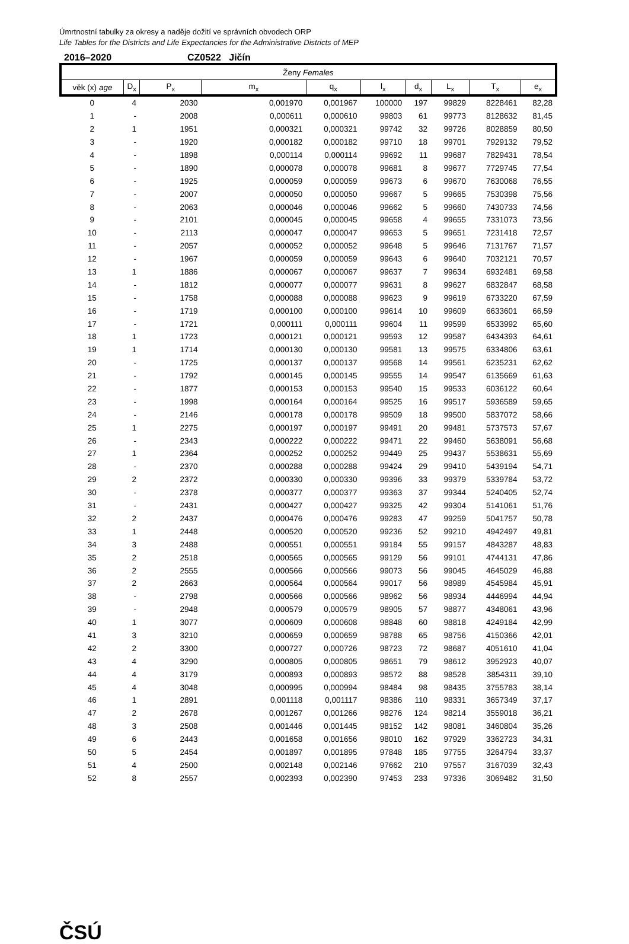Úmrtnostní tabulky za okresy a naděje dožití ve správních obvodech ORP
Life Tables for the Districts and Life Expectancies for the Administrative Districts of MEP
| 2016–2020 | | CZ0522 Jičín | | | | | | | |
| Ženy Females | | | | | | | | | |
| věk (x) age | D<sub>x</sub> | P<sub>x</sub> | m<sub>x</sub> | q<sub>x</sub> | l<sub>x</sub> | d<sub>x</sub> | L<sub>x</sub> | T<sub>x</sub> | e<sub>x</sub> |
| 0 | 4 | 2030 | 0,001970 | 0,001967 | 100000 | 197 | 99829 | 8228461 | 82,28 |
| 1 | - | 2008 | 0,000611 | 0,000610 | 99803 | 61 | 99773 | 8128632 | 81,45 |
| 2 | 1 | 1951 | 0,000321 | 0,000321 | 99742 | 32 | 99726 | 8028859 | 80,50 |
| 3 | - | 1920 | 0,000182 | 0,000182 | 99710 | 18 | 99701 | 7929132 | 79,52 |
| 4 | - | 1898 | 0,000114 | 0,000114 | 99692 | 11 | 99687 | 7829431 | 78,54 |
| 5 | - | 1890 | 0,000078 | 0,000078 | 99681 | 8 | 99677 | 7729745 | 77,54 |
| 6 | - | 1925 | 0,000059 | 0,000059 | 99673 | 6 | 99670 | 7630068 | 76,55 |
| 7 | - | 2007 | 0,000050 | 0,000050 | 99667 | 5 | 99665 | 7530398 | 75,56 |
| 8 | - | 2063 | 0,000046 | 0,000046 | 99662 | 5 | 99660 | 7430733 | 74,56 |
| 9 | - | 2101 | 0,000045 | 0,000045 | 99658 | 4 | 99655 | 7331073 | 73,56 |
| 10 | - | 2113 | 0,000047 | 0,000047 | 99653 | 5 | 99651 | 7231418 | 72,57 |
| 11 | - | 2057 | 0,000052 | 0,000052 | 99648 | 5 | 99646 | 7131767 | 71,57 |
| 12 | - | 1967 | 0,000059 | 0,000059 | 99643 | 6 | 99640 | 7032121 | 70,57 |
| 13 | 1 | 1886 | 0,000067 | 0,000067 | 99637 | 7 | 99634 | 6932481 | 69,58 |
| 14 | - | 1812 | 0,000077 | 0,000077 | 99631 | 8 | 99627 | 6832847 | 68,58 |
| 15 | - | 1758 | 0,000088 | 0,000088 | 99623 | 9 | 99619 | 6733220 | 67,59 |
| 16 | - | 1719 | 0,000100 | 0,000100 | 99614 | 10 | 99609 | 6633601 | 66,59 |
| 17 | - | 1721 | 0,000111 | 0,000111 | 99604 | 11 | 99599 | 6533992 | 65,60 |
| 18 | 1 | 1723 | 0,000121 | 0,000121 | 99593 | 12 | 99587 | 6434393 | 64,61 |
| 19 | 1 | 1714 | 0,000130 | 0,000130 | 99581 | 13 | 99575 | 6334806 | 63,61 |
| 20 | - | 1725 | 0,000137 | 0,000137 | 99568 | 14 | 99561 | 6235231 | 62,62 |
| 21 | - | 1792 | 0,000145 | 0,000145 | 99555 | 14 | 99547 | 6135669 | 61,63 |
| 22 | - | 1877 | 0,000153 | 0,000153 | 99540 | 15 | 99533 | 6036122 | 60,64 |
| 23 | - | 1998 | 0,000164 | 0,000164 | 99525 | 16 | 99517 | 5936589 | 59,65 |
| 24 | - | 2146 | 0,000178 | 0,000178 | 99509 | 18 | 99500 | 5837072 | 58,66 |
| 25 | 1 | 2275 | 0,000197 | 0,000197 | 99491 | 20 | 99481 | 5737573 | 57,67 |
| 26 | - | 2343 | 0,000222 | 0,000222 | 99471 | 22 | 99460 | 5638091 | 56,68 |
| 27 | 1 | 2364 | 0,000252 | 0,000252 | 99449 | 25 | 99437 | 5538631 | 55,69 |
| 28 | - | 2370 | 0,000288 | 0,000288 | 99424 | 29 | 99410 | 5439194 | 54,71 |
| 29 | 2 | 2372 | 0,000330 | 0,000330 | 99396 | 33 | 99379 | 5339784 | 53,72 |
| 30 | - | 2378 | 0,000377 | 0,000377 | 99363 | 37 | 99344 | 5240405 | 52,74 |
| 31 | - | 2431 | 0,000427 | 0,000427 | 99325 | 42 | 99304 | 5141061 | 51,76 |
| 32 | 2 | 2437 | 0,000476 | 0,000476 | 99283 | 47 | 99259 | 5041757 | 50,78 |
| 33 | 1 | 2448 | 0,000520 | 0,000520 | 99236 | 52 | 99210 | 4942497 | 49,81 |
| 34 | 3 | 2488 | 0,000551 | 0,000551 | 99184 | 55 | 99157 | 4843287 | 48,83 |
| 35 | 2 | 2518 | 0,000565 | 0,000565 | 99129 | 56 | 99101 | 4744131 | 47,86 |
| 36 | 2 | 2555 | 0,000566 | 0,000566 | 99073 | 56 | 99045 | 4645029 | 46,88 |
| 37 | 2 | 2663 | 0,000564 | 0,000564 | 99017 | 56 | 98989 | 4545984 | 45,91 |
| 38 | - | 2798 | 0,000566 | 0,000566 | 98962 | 56 | 98934 | 4446994 | 44,94 |
| 39 | - | 2948 | 0,000579 | 0,000579 | 98905 | 57 | 98877 | 4348061 | 43,96 |
| 40 | 1 | 3077 | 0,000609 | 0,000608 | 98848 | 60 | 98818 | 4249184 | 42,99 |
| 41 | 3 | 3210 | 0,000659 | 0,000659 | 98788 | 65 | 98756 | 4150366 | 42,01 |
| 42 | 2 | 3300 | 0,000727 | 0,000726 | 98723 | 72 | 98687 | 4051610 | 41,04 |
| 43 | 4 | 3290 | 0,000805 | 0,000805 | 98651 | 79 | 98612 | 3952923 | 40,07 |
| 44 | 4 | 3179 | 0,000893 | 0,000893 | 98572 | 88 | 98528 | 3854311 | 39,10 |
| 45 | 4 | 3048 | 0,000995 | 0,000994 | 98484 | 98 | 98435 | 3755783 | 38,14 |
| 46 | 1 | 2891 | 0,001118 | 0,001117 | 98386 | 110 | 98331 | 3657349 | 37,17 |
| 47 | 2 | 2678 | 0,001267 | 0,001266 | 98276 | 124 | 98214 | 3559018 | 36,21 |
| 48 | 3 | 2508 | 0,001446 | 0,001445 | 98152 | 142 | 98081 | 3460804 | 35,26 |
| 49 | 6 | 2443 | 0,001658 | 0,001656 | 98010 | 162 | 97929 | 3362723 | 34,31 |
| 50 | 5 | 2454 | 0,001897 | 0,001895 | 97848 | 185 | 97755 | 3264794 | 33,37 |
| 51 | 4 | 2500 | 0,002148 | 0,002146 | 97662 | 210 | 97557 | 3167039 | 32,43 |
| 52 | 8 | 2557 | 0,002393 | 0,002390 | 97453 | 233 | 97336 | 3069482 | 31,50 |
ČSÚ